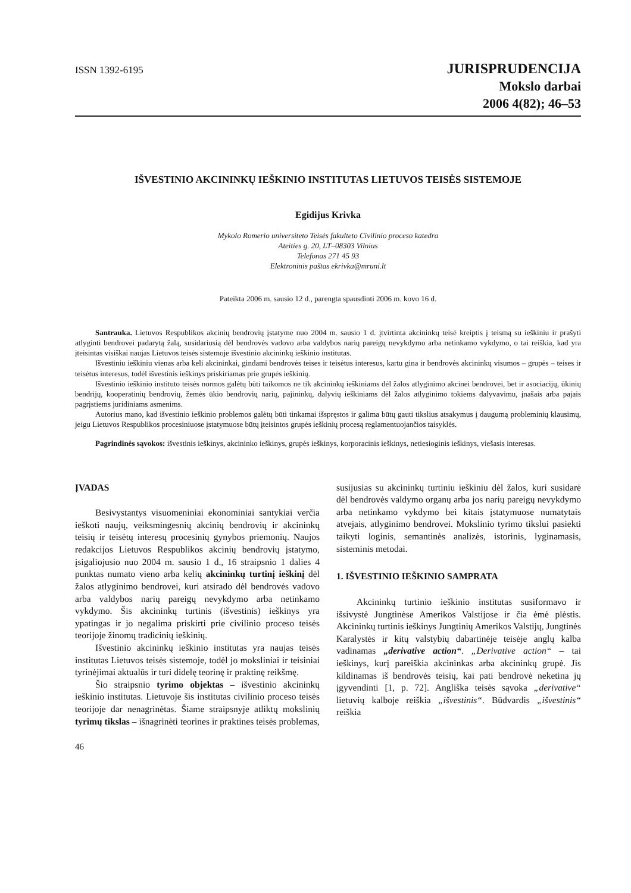ISSN 1392-6195
JURISPRUDENCIJA
Mokslo darbai
2006 4(82); 46–53
IŠVESTINIO AKCININKŲ IEŠKINIO INSTITUTAS LIETUVOS TEISĖS SISTEMOJE
Egidijus Krivka
Mykolo Romerio universiteto Teisės fakulteto Civilinio proceso katedra
Ateities g. 20, LT–08303 Vilnius
Telefonas 271 45 93
Elektroninis paštas ekrivka@mruni.lt
Pateikta 2006 m. sausio 12 d., parengta spausdinti 2006 m. kovo 16 d.
Santrauka. Lietuvos Respublikos akcinių bendrovių įstatyme nuo 2004 m. sausio 1 d. įtvirtinta akcininkų teisė kreiptis į teismą su ieškiniu ir prašyti atlyginti bendrovei padarytą žalą, susidariusią dėl bendrovės vadovo arba valdybos narių pareigų nevykdymo arba netinkamo vykdymo, o tai reiškia, kad yra įteisintas visiškai naujas Lietuvos teisės sistemoje išvestinio akcininkų ieškinio institutas.
Išvestiniu ieškiniu vienas arba keli akcininkai, gindami bendrovės teises ir teisėtus interesus, kartu gina ir bendrovės akcininkų visumos – grupės – teises ir teisėtus interesus, todėl išvestinis ieškinys priskiriamas prie grupės ieškinių.
Išvestinio ieškinio instituto teisės normos galėtų būti taikomos ne tik akcininkų ieškiniams dėl žalos atlyginimo akcinei bendrovei, bet ir asociacijų, ūkinių bendrijų, kooperatinių bendrovių, žemės ūkio bendrovių narių, pajininkų, dalyvių ieškiniams dėl žalos atlyginimo tokiems dalyvavimu, įnašais arba pajais pagrįstiems juridiniams asmenims.
Autorius mano, kad išvestinio ieškinio problemos galėtų būti tinkamai išspręstos ir galima būtų gauti tikslius atsakymus į daugumą probleminių klausimų, jeigu Lietuvos Respublikos procesiniuose įstatymuose būtų įteisintos grupės ieškinių procesą reglamentuojančios taisyklės.
Pagrindinės sąvokos: išvestinis ieškinys, akcininko ieškinys, grupės ieškinys, korporacinis ieškinys, netiesioginis ieškinys, viešasis interesas.
ĮVADAS
Besivystantys visuomeniniai ekonominiai santykiai verčia ieškoti naujų, veiksmingesnių akcinių bendrovių ir akcininkų teisių ir teisėtų interesų procesinių gynybos priemonių. Naujos redakcijos Lietuvos Respublikos akcinių bendrovių įstatymo, įsigaliojusio nuo 2004 m. sausio 1 d., 16 straipsnio 1 dalies 4 punktas numato vieno arba kelių akcininkų turtinį ieškinį dėl žalos atlyginimo bendrovei, kuri atsirado dėl bendrovės vadovo arba valdybos narių pareigų nevykdymo arba netinkamo vykdymo. Šis akcininkų turtinis (išvestinis) ieškinys yra ypatingas ir jo negalima priskirti prie civilinio proceso teisės teorijoje žinomų tradicinių ieškinių.
Išvestinio akcininkų ieškinio institutas yra naujas teisės institutas Lietuvos teisės sistemoje, todėl jo moksliniai ir teisiniai tyrinėjimai aktualūs ir turi didelę teorinę ir praktinę reikšmę.
Šio straipsnio tyrimo objektas – išvestinio akcininkų ieškinio institutas. Lietuvoje šis institutas civilinio proceso teisės teorijoje dar nenagrinėtas. Šiame straipsnyje atliktų mokslinių tyrimų tikslas – išnagrinėti teorines ir praktines teisės problemas, susijusias su akcininkų turtiniu ieškiniu dėl žalos, kuri susidarė dėl bendrovės valdymo organų arba jos narių pareigų nevykdymo arba netinkamo vykdymo bei kitais įstatymuose numatytais atvejais, atlyginimo bendrovei. Mokslinio tyrimo tikslui pasiekti taikyti loginis, semantinės analizės, istorinis, lyginamasis, sisteminis metodai.
1. IŠVESTINIO IEŠKINIO SAMPRATA
Akcininkų turtinio ieškinio institutas susiformavo ir išsivystė Jungtinėse Amerikos Valstijose ir čia ėmė plėstis. Akcininkų turtinis ieškinys Jungtinių Amerikos Valstijų, Jungtinės Karalystės ir kitų valstybių dabartinėje teisėje anglų kalba vadinamas „derivative action“. „Derivative action“ – tai ieškinys, kurį pareiškia akcininkas arba akcininkų grupė. Jis kildinamas iš bendrovės teisių, kai pati bendrovė neketina jų įgyvendinti [1, p. 72]. Angliška teisės sąvoka „derivative“ lietuvių kalboje reiškia „išvestinis“. Būdvardis „išvestinis“ reiškia
46